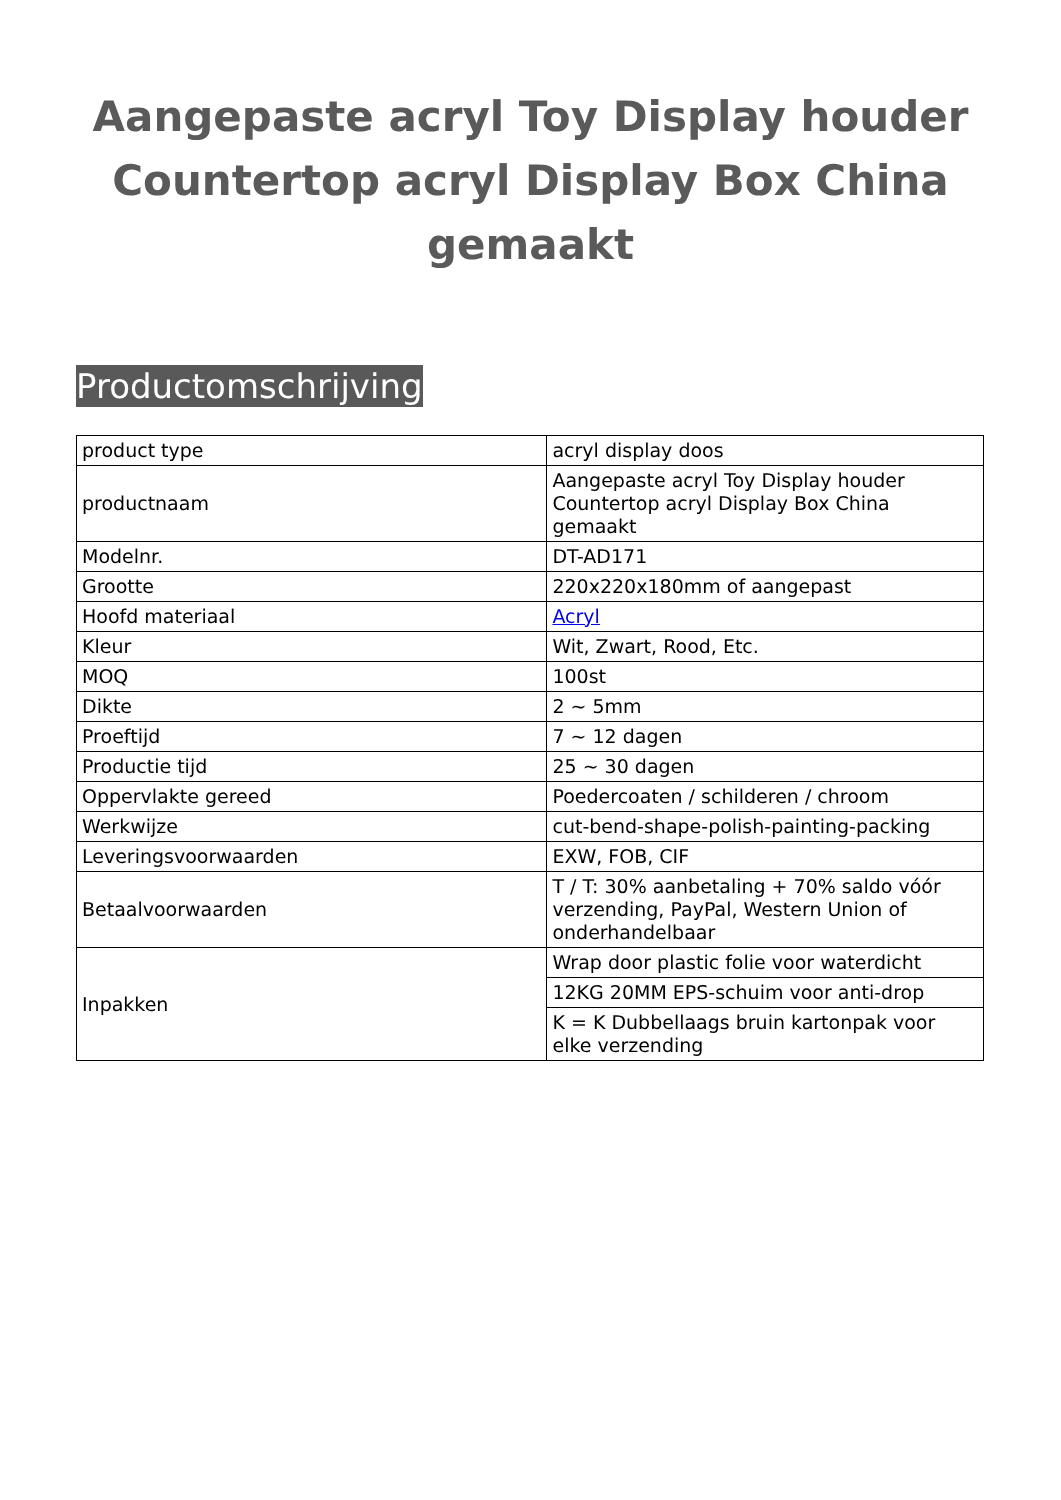Aangepaste acryl Toy Display houder Countertop acryl Display Box China gemaakt
Productomschrijving
| product type | acryl display doos |
| productnaam | Aangepaste acryl Toy Display houder Countertop acryl Display Box China gemaakt |
| Modelnr. | DT-AD171 |
| Grootte | 220x220x180mm of aangepast |
| Hoofd materiaal | Acryl |
| Kleur | Wit, Zwart, Rood, Etc. |
| MOQ | 100st |
| Dikte | 2 ~ 5mm |
| Proeftijd | 7 ~ 12 dagen |
| Productie tijd | 25 ~ 30 dagen |
| Oppervlakte gereed | Poedercoaten / schilderen / chroom |
| Werkwijze | cut-bend-shape-polish-painting-packing |
| Leveringsvoorwaarden | EXW, FOB, CIF |
| Betaalvoorwaarden | T / T: 30% aanbetaling + 70% saldo vóór verzending, PayPal, Western Union of onderhandelbaar |
| Inpakken | Wrap door plastic folie voor waterdicht |
| | 12KG 20MM EPS-schuim voor anti-drop |
| | K = K Dubbellaags bruin kartonpak voor elke verzending |